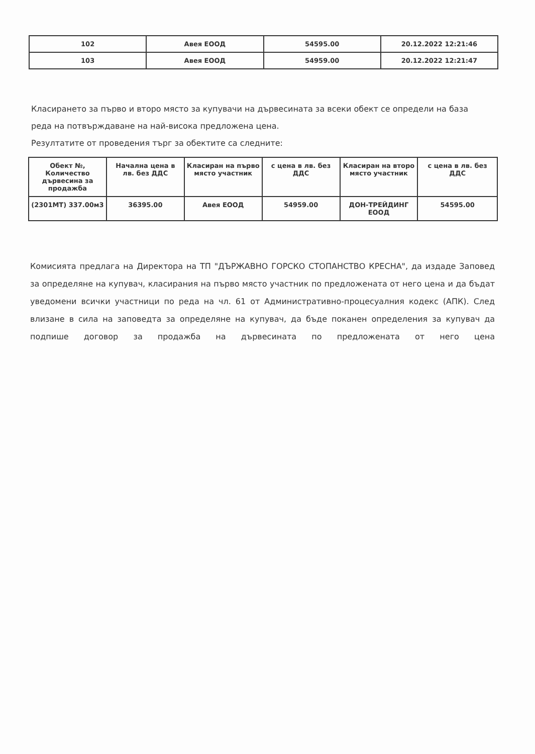| 102 | Авея ЕООД | 54595.00 | 20.12.2022 12:21:46 |
| 103 | Авея ЕООД | 54959.00 | 20.12.2022 12:21:47 |
Класирането за първо и второ място за купувачи на дървесината за всеки обект се определи на база реда на потвърждаване на най-висока предложена цена.
Резултатите от проведения търг за обектите са следните:
| Обект №, Количество дървесина за продажба | Начална цена в лв. без ДДС | Класиран на първо място участник | с цена в лв. без ДДС | Класиран на второ място участник | с цена в лв. без ДДС |
| --- | --- | --- | --- | --- | --- |
| (2301МТ) 337.00м3 | 36395.00 | Авея ЕООД | 54959.00 | ДОН-ТРЕЙДИНГ ЕООД | 54595.00 |
Комисията предлага на Директора на ТП "ДЪРЖАВНО ГОРСКО СТОПАНСТВО КРЕСНА", да издаде Заповед за определяне на купувач, класирания на първо място участник по предложената от него цена и да бъдат уведомени всички участници по реда на чл. 61 от Административно-процесуалния кодекс (АПК). След влизане в сила на заповедта за определяне на купувач, да бъде поканен определения за купувач да подпише договор за продажба на дървесината по предложената от него цена